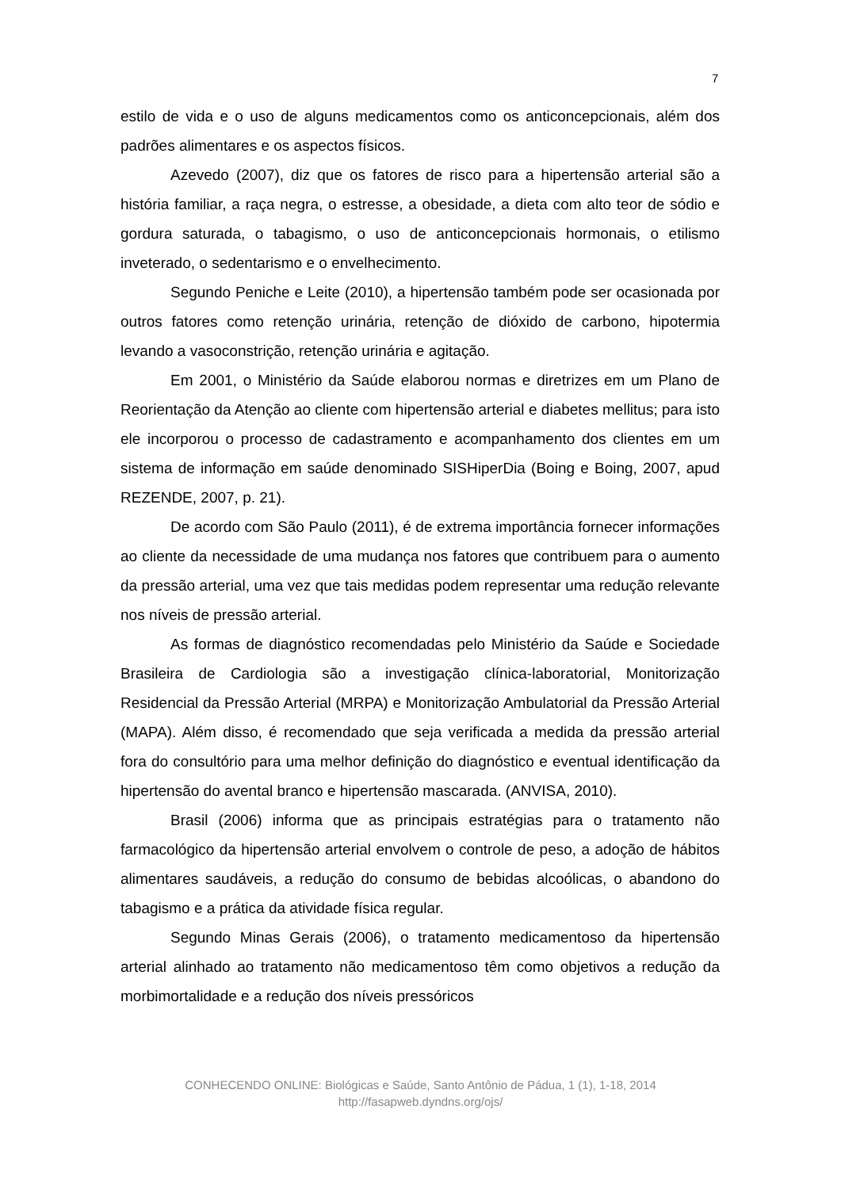7
estilo de vida e o uso de alguns medicamentos como os anticoncepcionais, além dos padrões alimentares e os aspectos físicos.
Azevedo (2007), diz que os fatores de risco para a hipertensão arterial são a história familiar, a raça negra, o estresse, a obesidade, a dieta com alto teor de sódio e gordura saturada, o tabagismo, o uso de anticoncepcionais hormonais, o etilismo inveterado, o sedentarismo e o envelhecimento.
Segundo Peniche e Leite (2010), a hipertensão também pode ser ocasionada por outros fatores como retenção urinária, retenção de dióxido de carbono, hipotermia levando a vasoconstrição, retenção urinária e agitação.
Em 2001, o Ministério da Saúde elaborou normas e diretrizes em um Plano de Reorientação da Atenção ao cliente com hipertensão arterial e diabetes mellitus; para isto ele incorporou o processo de cadastramento e acompanhamento dos clientes em um sistema de informação em saúde denominado SISHiperDia (Boing e Boing, 2007, apud REZENDE, 2007, p. 21).
De acordo com São Paulo (2011), é de extrema importância fornecer informações ao cliente da necessidade de uma mudança nos fatores que contribuem para o aumento da pressão arterial, uma vez que tais medidas podem representar uma redução relevante nos níveis de pressão arterial.
As formas de diagnóstico recomendadas pelo Ministério da Saúde e Sociedade Brasileira de Cardiologia são a investigação clínica-laboratorial, Monitorização Residencial da Pressão Arterial (MRPA) e Monitorização Ambulatorial da Pressão Arterial (MAPA). Além disso, é recomendado que seja verificada a medida da pressão arterial fora do consultório para uma melhor definição do diagnóstico e eventual identificação da hipertensão do avental branco e hipertensão mascarada. (ANVISA, 2010).
Brasil (2006) informa que as principais estratégias para o tratamento não farmacológico da hipertensão arterial envolvem o controle de peso, a adoção de hábitos alimentares saudáveis, a redução do consumo de bebidas alcoólicas, o abandono do tabagismo e a prática da atividade física regular.
Segundo Minas Gerais (2006), o tratamento medicamentoso da hipertensão arterial alinhado ao tratamento não medicamentoso têm como objetivos a redução da morbimortalidade e a redução dos níveis pressóricos
CONHECENDO ONLINE: Biológicas e Saúde, Santo Antônio de Pádua, 1 (1), 1-18, 2014
http://fasapweb.dyndns.org/ojs/